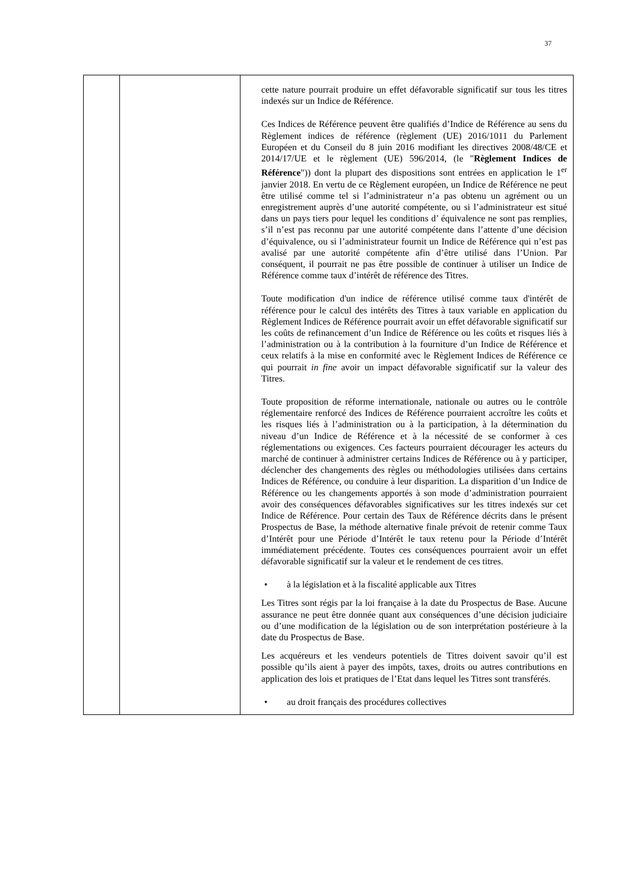37
| | | cette nature pourrait produire un effet défavorable significatif sur tous les titres indexés sur un Indice de Référence. Ces Indices de Référence peuvent être qualifiés d’Indice de Référence au sens du Règlement indices de référence (règlement (UE) 2016/1011 du Parlement Européen et du Conseil du 8 juin 2016 modifiant les directives 2008/48/CE et 2014/17/UE et le règlement (UE) 596/2014, (le " Règlement Indices de Référence ")) dont la plupart des dispositions sont entrées en application le 1<sup>er</sup> janvier 2018. En vertu de ce Règlement européen, un Indice de Référence ne peut être utilisé comme tel si l’administrateur n’a pas obtenu un agrément ou un enregistrement auprès d’une autorité compétente, ou si l’administrateur est situé dans un pays tiers pour lequel les conditions d’ équivalence ne sont pas remplies, s’il n’est pas reconnu par une autorité compétente dans l’attente d’une décision d’équivalence, ou si l’administrateur fournit un Indice de Référence qui n’est pas avalisé par une autorité compétente afin d’être utilisé dans l’Union. Par conséquent, il pourrait ne pas être possible de continuer à utiliser un Indice de Référence comme taux d’intérêt de référence des Titres. Toute modification d'un indice de référence utilisé comme taux d'intérêt de référence pour le calcul des intérêts des Titres à taux variable en application du Règlement Indices de Référence pourrait avoir un effet défavorable significatif sur les coûts de refinancement d’un Indice de Référence ou les coûts et risques liés à l’administration ou à la contribution à la fourniture d’un Indice de Référence et ceux relatifs à la mise en conformité avec le Règlement Indices de Référence ce qui pourrait in fine avoir un impact défavorable significatif sur la valeur des Titres. Toute proposition de réforme internationale, nationale ou autres ou le contrôle réglementaire renforcé des Indices de Référence pourraient accroître les coûts et les risques liés à l’administration ou à la participation, à la détermination du niveau d’un Indice de Référence et à la nécessité de se conformer à ces réglementations ou exigences. Ces facteurs pourraient décourager les acteurs du marché de continuer à administrer certains Indices de Référence ou à y participer, déclencher des changements des règles ou méthodologies utilisées dans certains Indices de Référence, ou conduire à leur disparition. La disparition d’un Indice de Référence ou les changements apportés à son mode d’administration pourraient avoir des conséquences défavorables significatives sur les titres indexés sur cet Indice de Référence. Pour certain des Taux de Référence décrits dans le présent Prospectus de Base, la méthode alternative finale prévoit de retenir comme Taux d’Intérêt pour une Période d’Intérêt le taux retenu pour la Période d’Intérêt immédiatement précédente. Toutes ces conséquences pourraient avoir un effet défavorable significatif sur la valeur et le rendement de ces titres. • à la législation et à la fiscalité applicable aux Titres Les Titres sont régis par la loi française à la date du Prospectus de Base. Aucune assurance ne peut être donnée quant aux conséquences d’une décision judiciaire ou d’une modification de la législation ou de son interprétation postérieure à la date du Prospectus de Base. Les acquéreurs et les vendeurs potentiels de Titres doivent savoir qu’il est possible qu’ils aient à payer des impôts, taxes, droits ou autres contributions en application des lois et pratiques de l’Etat dans lequel les Titres sont transférés. • au droit français des procédures collectives |